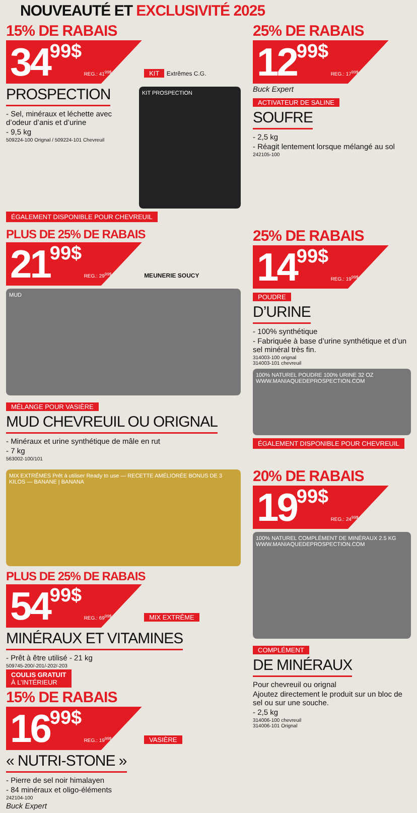NOUVEAUTÉ ET EXCLUSIVITÉ 2025
15% DE RABAIS
3499$ REG.: 41<sup>99$</sup>
KIT PROSPECTION
KIT
Extrêmes C.G.
PROSPECTION
- Sel, minéraux et léchette avec d’odeur d’anis et d’urine
- 9,5 kg
509224-100 Orignal / 509224-101 Chevreuil
ÉGALEMENT DISPONIBLE POUR CHEVREUIL
25% DE RABAIS
1299$ REG.: 17<sup>99$</sup>
Buck Expert
ACTIVATEUR DE SALINE
SOUFRE
- 2,5 kg
- Réagit lentement lorsque mélangé au sol
242105-100
PLUS DE 25% DE RABAIS
2199$ REG.: 29<sup>99$</sup>
MEUNERIE SOUCY
MUD
MÉLANGE POUR VASIÈRE
MUD CHEVREUIL OU ORIGNAL
- Minéraux et urine synthétique de mâle en rut
- 7 kg
563002-100/101
25% DE RABAIS
1499$ REG.: 19<sup>99$</sup>
POUDRE
D’URINE
- 100% synthétique
- Fabriquée à base d’urine synthétique et d’un sel minéral très fin.
314003-100 orignal
314003-101 chevreuil
100% NATUREL POUDRE 100% URINE 32 OZ WWW.MANIAQUEDEPROSPECTION.COM
ÉGALEMENT DISPONIBLE POUR CHEVREUIL
MIX EXTRÊMES Prêt à utiliser Ready to use — RECETTE AMÉLIORÉE BONUS DE 3 KILOS — BANANE | BANANA
PLUS DE 25% DE RABAIS
5499$ REG.: 69<sup>99$</sup>
MIX EXTRÊME
MINÉRAUX ET VITAMINES
- Prêt à être utilisé - 21 kg
509745-200/-201/-202/-203
COULIS GRATUIT
À L’INTÉRIEUR
15% DE RABAIS
1699$ REG.: 19<sup>99$</sup>
VASIÈRE
« NUTRI-STONE »
- Pierre de sel noir himalayen
- 84 minéraux et oligo-éléments
242104-100
Buck Expert
20% DE RABAIS
1999$ REG.: 24<sup>99$</sup>
100% NATUREL COMPLÉMENT DE MINÉRAUX 2.5 KG WWW.MANIAQUEDEPROSPECTION.COM
COMPLÉMENT
DE MINÉRAUX
Pour chevreuil ou orignal
Ajoutez directement le produit sur un bloc de sel ou sur une souche.
- 2,5 kg
314006-100 chevreuil
314006-101 Orignal